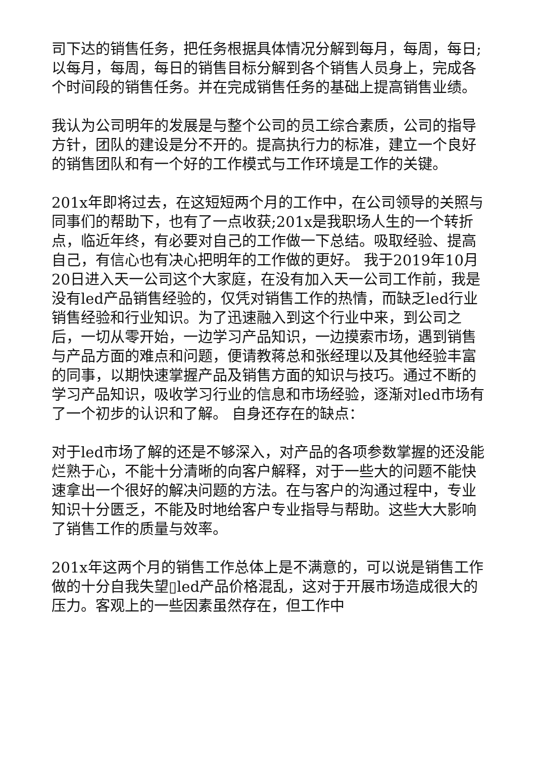司下达的销售任务，把任务根据具体情况分解到每月，每周，每日;以每月，每周，每日的销售目标分解到各个销售人员身上，完成各个时间段的销售任务。并在完成销售任务的基础上提高销售业绩。
我认为公司明年的发展是与整个公司的员工综合素质，公司的指导方针，团队的建设是分不开的。提高执行力的标准，建立一个良好的销售团队和有一个好的工作模式与工作环境是工作的关键。
201x年即将过去，在这短短两个月的工作中，在公司领导的关照与同事们的帮助下，也有了一点收获;201x是我职场人生的一个转折点，临近年终，有必要对自己的工作做一下总结。吸取经验、提高自己，有信心也有决心把明年的工作做的更好。 我于2019年10月20日进入天一公司这个大家庭，在没有加入天一公司工作前，我是没有led产品销售经验的，仅凭对销售工作的热情，而缺乏led行业销售经验和行业知识。为了迅速融入到这个行业中来，到公司之后，一切从零开始，一边学习产品知识，一边摸索市场，遇到销售与产品方面的难点和问题，便请教蒋总和张经理以及其他经验丰富的同事，以期快速掌握产品及销售方面的知识与技巧。通过不断的学习产品知识，吸收学习行业的信息和市场经验，逐渐对led市场有了一个初步的认识和了解。 自身还存在的缺点：
对于led市场了解的还是不够深入，对产品的各项参数掌握的还没能烂熟于心，不能十分清晰的向客户解释，对于一些大的问题不能快速拿出一个很好的解决问题的方法。在与客户的沟通过程中，专业知识十分匮乏，不能及时地给客户专业指导与帮助。这些大大影响了销售工作的质量与效率。
201x年这两个月的销售工作总体上是不满意的，可以说是销售工作做的十分自我失望▯led产品价格混乱，这对于开展市场造成很大的压力。客观上的一些因素虽然存在，但工作中